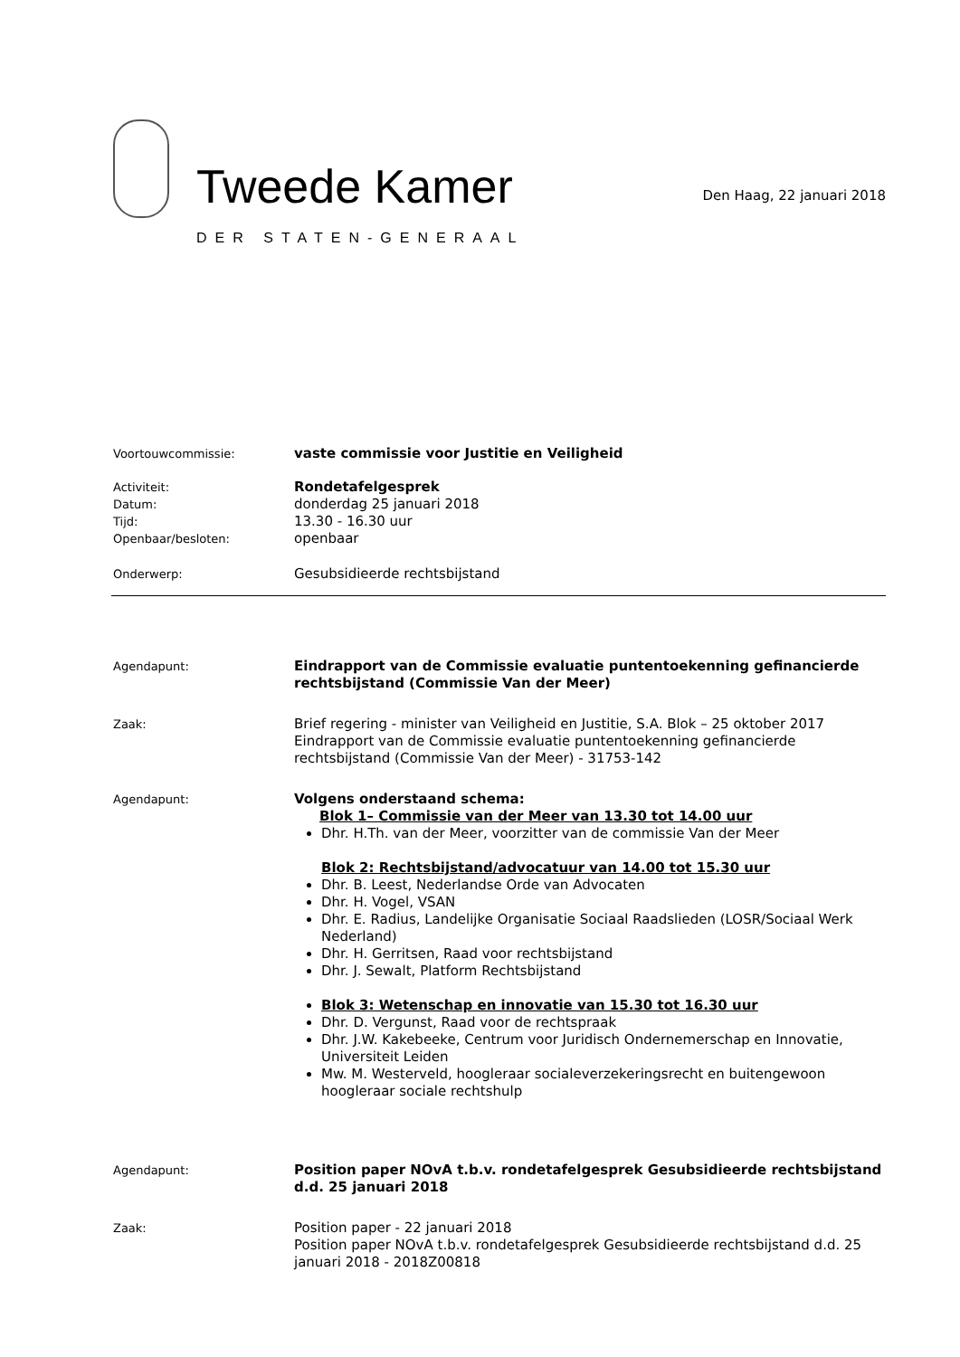Tweede Kamer
DER STATEN-GENERAAL
Den Haag, 22 januari 2018
Voortouwcommissie:
vaste commissie voor Justitie en Veiligheid
Activiteit:
Datum:
Tijd:
Openbaar/besloten:
Rondetafelgesprek
donderdag 25 januari 2018
13.30 - 16.30 uur
openbaar
Onderwerp:
Gesubsidieerde rechtsbijstand
Agendapunt:
Eindrapport van de Commissie evaluatie puntentoekenning gefinancierde rechtsbijstand (Commissie Van der Meer)
Zaak:
Brief regering - minister van Veiligheid en Justitie, S.A. Blok – 25 oktober 2017
Eindrapport van de Commissie evaluatie puntentoekenning gefinancierde rechtsbijstand (Commissie Van der Meer) - 31753-142
Agendapunt:
Volgens onderstaand schema:
Blok 1– Commissie van der Meer van 13.30 tot 14.00 uur
Dhr. H.Th. van der Meer, voorzitter van de commissie Van der Meer
Blok 2: Rechtsbijstand/advocatuur van 14.00 tot 15.30 uur
Dhr. B. Leest, Nederlandse Orde van Advocaten
Dhr. H. Vogel, VSAN
Dhr. E. Radius, Landelijke Organisatie Sociaal Raadslieden (LOSR/Sociaal Werk Nederland)
Dhr. H. Gerritsen, Raad voor rechtsbijstand
Dhr. J. Sewalt, Platform Rechtsbijstand
Blok 3: Wetenschap en innovatie van 15.30 tot 16.30 uur
Dhr. D. Vergunst, Raad voor de rechtspraak
Dhr. J.W. Kakebeeke, Centrum voor Juridisch Ondernemerschap en Innovatie, Universiteit Leiden
Mw. M. Westerveld, hoogleraar socialeverzekeringsrecht en buitengewoon hoogleraar sociale rechtshulp
Agendapunt:
Position paper NOvA t.b.v. rondetafelgesprek Gesubsidieerde rechtsbijstand d.d. 25 januari 2018
Zaak:
Position paper - 22 januari 2018
Position paper NOvA t.b.v. rondetafelgesprek Gesubsidieerde rechtsbijstand d.d. 25 januari 2018 - 2018Z00818